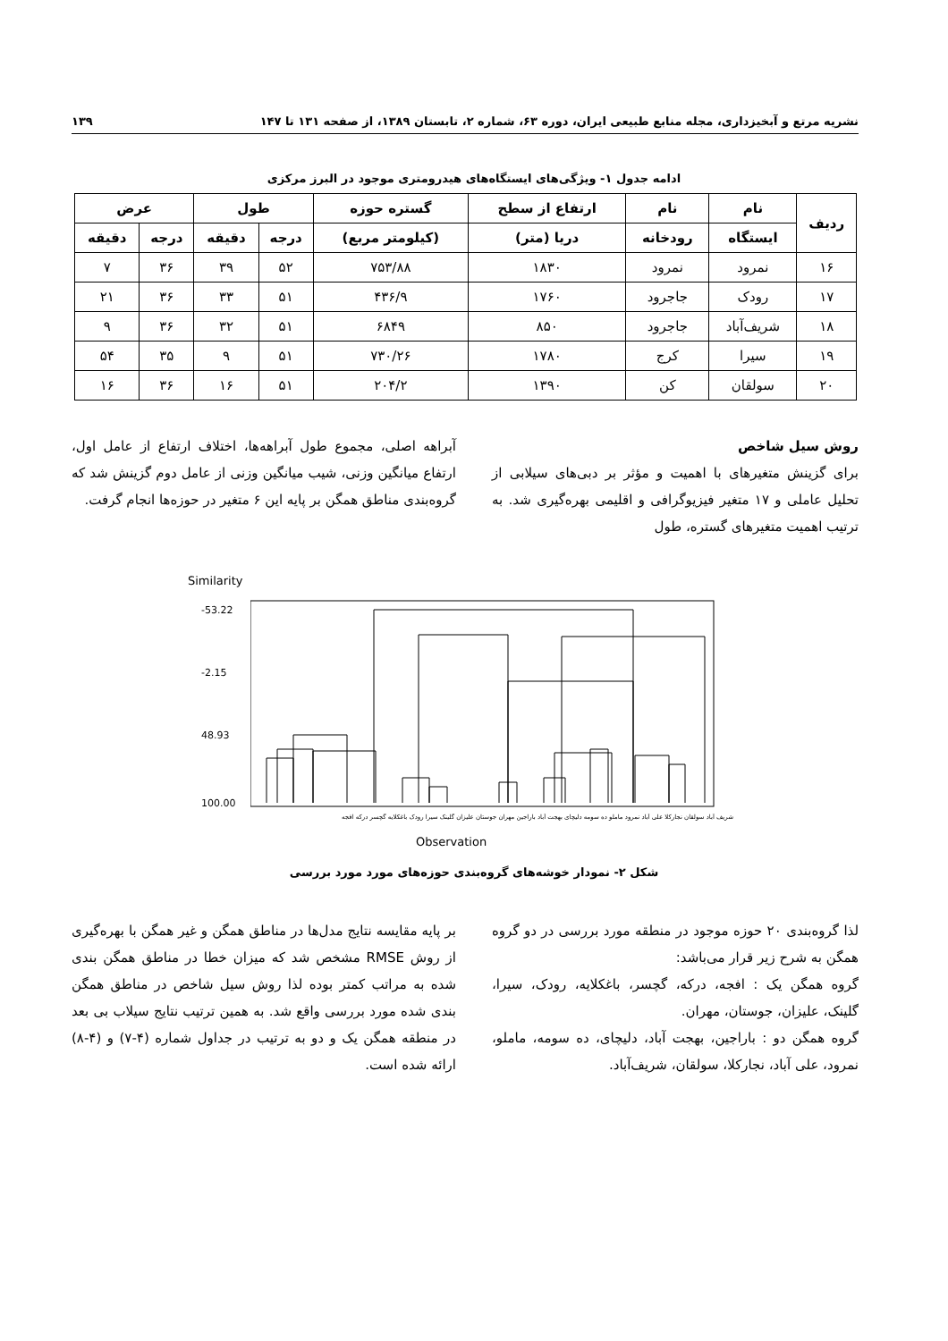نشریه مرتع و آبخیزداری، مجله منابع طبیعی ایران، دوره ۶۳، شماره ۲، تابستان ۱۳۸۹، از صفحه ۱۳۱ تا ۱۴۷ ۱۳۹
ادامه جدول ۱- ویژگی‌های ایستگاه‌های هیدرومتری موجود در البرز مرکزی
| ردیف | نام | نام | ارتفاع از سطح | گستره حوزه | طول | | عرض | |
| --- | --- | --- | --- | --- | --- | --- | --- | --- |
| | ایستگاه | رودخانه | دریا (متر) | (کیلومتر مربع) | درجه | دقیقه | درجه | دقیقه |
| ۱۶ | نمرود | نمرود | ۱۸۳۰ | ۷۵۳/۸۸ | ۵۲ | ۳۹ | ۳۶ | ۷ |
| ۱۷ | رودک | جاجرود | ۱۷۶۰ | ۴۳۶/۹ | ۵۱ | ۳۳ | ۳۶ | ۲۱ |
| ۱۸ | شریف‌آباد | جاجرود | ۸۵۰ | ۶۸۴۹ | ۵۱ | ۳۲ | ۳۶ | ۹ |
| ۱۹ | سیرا | کرج | ۱۷۸۰ | ۷۳۰/۲۶ | ۵۱ | ۹ | ۳۵ | ۵۴ |
| ۲۰ | سولقان | کن | ۱۳۹۰ | ۲۰۴/۲ | ۵۱ | ۱۶ | ۳۶ | ۱۶ |
روش سیل شاخص
برای گزینش متغیرهای با اهمیت و مؤثر بر دبی‌های سیلابی از تحلیل عاملی و ۱۷ متغیر فیزیوگرافی و اقلیمی بهره‌گیری شد. به ترتیب اهمیت متغیرهای گستره، طول
آبراهه اصلی، مجموع طول آبراهه‌ها، اختلاف ارتفاع از عامل اول، ارتفاع میانگین وزنی، شیب میانگین وزنی از عامل دوم گزینش شد که گروه‌بندی مناطق همگن بر پایه این ۶ متغیر در حوزه‌ها انجام گرفت.
Similarity
-53.22
-2.15
48.93
100.00
شریف آباد سولقان نجارکلا علی آباد نمرود ماملو ده سومه دلیچای بهجت آباد باراجین مهران جوستان علیزان گلینک سیرا رودک باغکلایه گچسر درکه افجه
Observation
شکل ۲- نمودار خوشه‌های گروه‌بندی حوزه‌های مورد مورد بررسی
لذا گروه‌بندی ۲۰ حوزه موجود در منطقه مورد بررسی در دو گروه همگن به شرح زیر قرار می‌باشد:
گروه همگن یک : افجه، درکه، گچسر، باغکلایه، رودک، سیرا، گلینک، علیزان، جوستان، مهران.
گروه همگن دو : باراجین، بهجت آباد، دلیچای، ده سومه، ماملو، نمرود، علی آباد، نجارکلا، سولقان، شریف‌آباد.
بر پایه مقایسه نتایج مدل‌ها در مناطق همگن و غیر همگن با بهره‌گیری از روش RMSE مشخص شد که میزان خطا در مناطق همگن بندی شده به مراتب کمتر بوده لذا روش سیل شاخص در مناطق همگن بندی شده مورد بررسی واقع شد. به همین ترتیب نتایج سیلاب بی بعد در منطقه همگن یک و دو به ترتیب در جداول شماره (۴-۷) و (۴-۸) ارائه شده است.